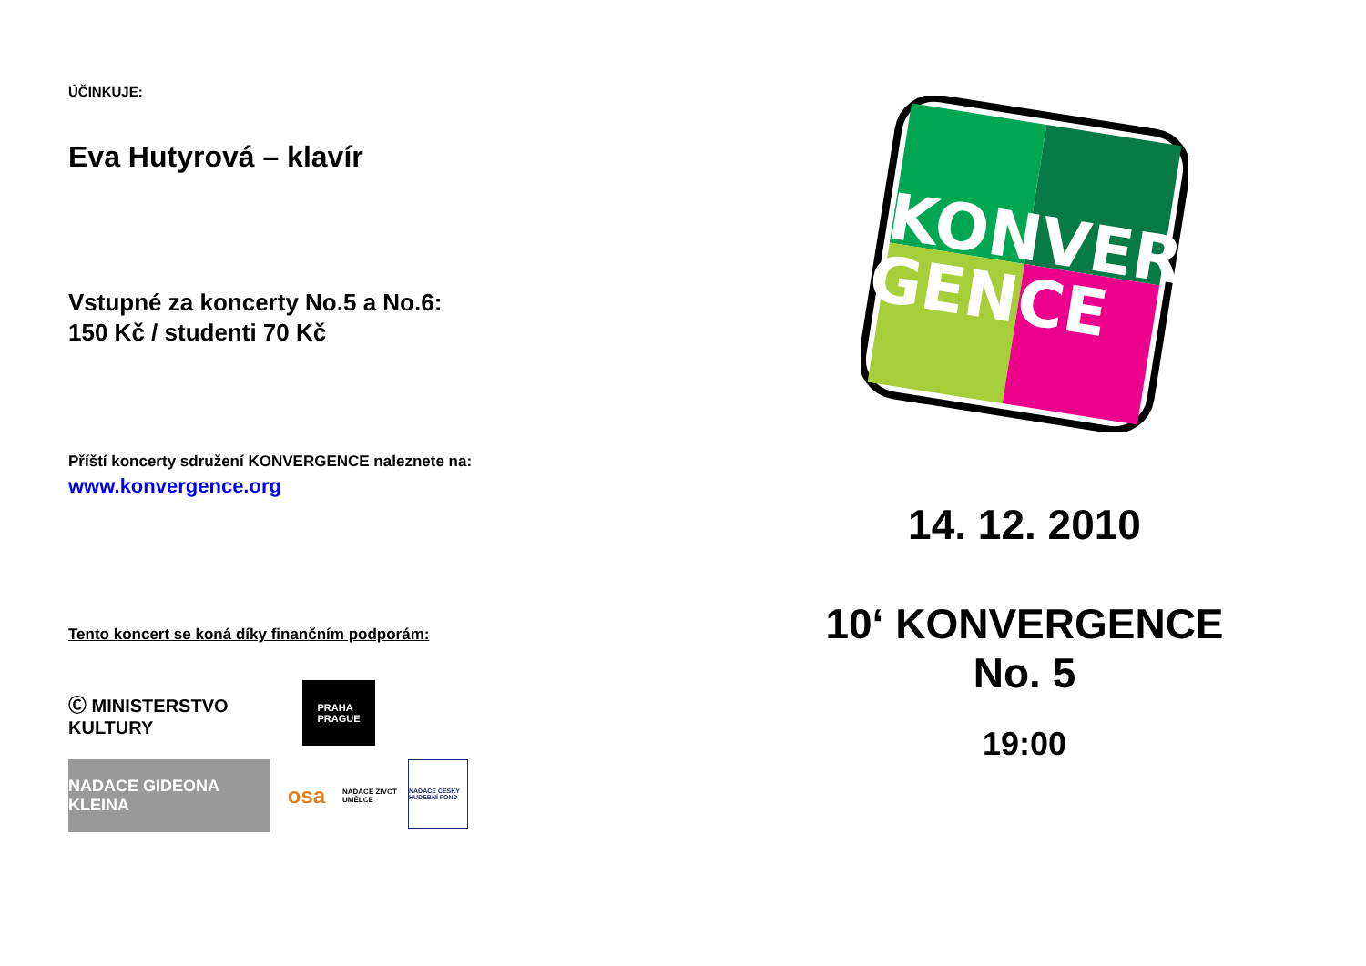ÚČINKUJE:
Eva Hutyrová – klavír
Vstupné za koncerty No.5 a No.6:
150 Kč / studenti 70 Kč
Příští koncerty sdružení KONVERGENCE naleznete na:
www.konvergence.org
Tento koncert se koná díky finančním podporám:
Ⓒ MINISTERSTVO KULTURY
PRAHA
PRAGUE
NADACE GIDEONA KLEINA
osa
NADACE ŽIVOT UMĚLCE
NADACE ČESKÝ HUDEBNÍ FOND
KONVER
GENCE
14. 12. 2010
10‘ KONVERGENCE
No. 5
19:00